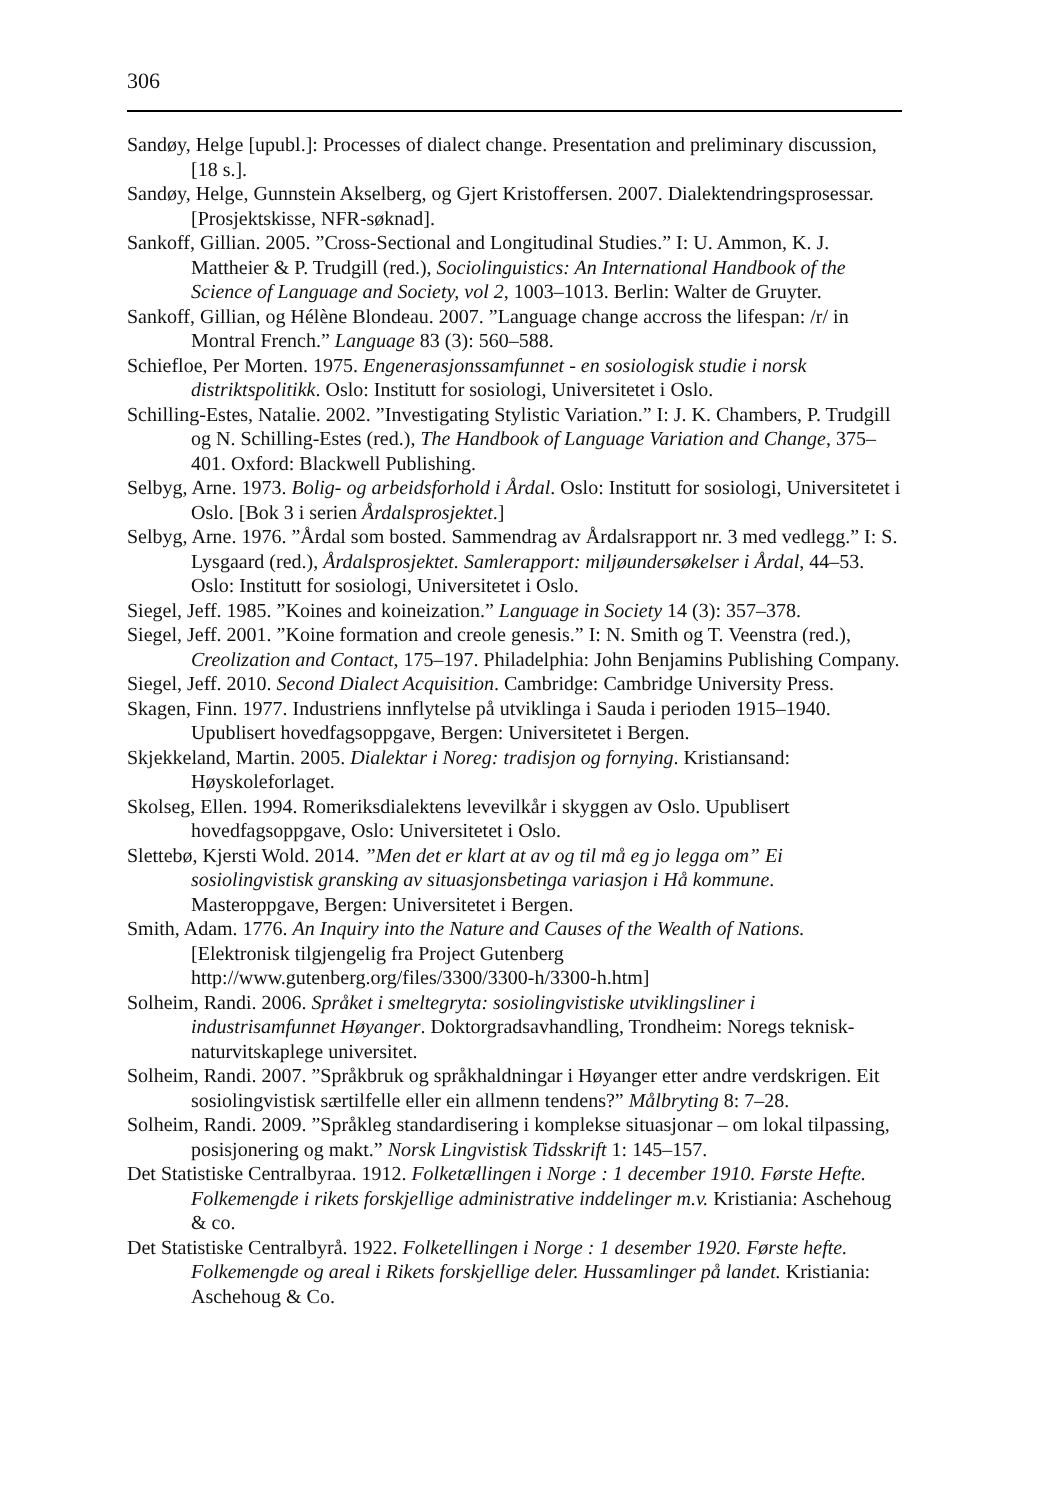306
Sandøy, Helge [upubl.]: Processes of dialect change. Presentation and preliminary discussion, [18 s.].
Sandøy, Helge, Gunnstein Akselberg, og Gjert Kristoffersen. 2007. Dialektendringsprosessar. [Prosjektskisse, NFR-søknad].
Sankoff, Gillian. 2005. ”Cross-Sectional and Longitudinal Studies.” I: U. Ammon, K. J. Mattheier & P. Trudgill (red.), Sociolinguistics: An International Handbook of the Science of Language and Society, vol 2, 1003–1013. Berlin: Walter de Gruyter.
Sankoff, Gillian, og Hélène Blondeau. 2007. ”Language change accross the lifespan: /r/ in Montral French.” Language 83 (3): 560–588.
Schiefloe, Per Morten. 1975. Engenerasjonssamfunnet - en sosiologisk studie i norsk distriktspolitikk. Oslo: Institutt for sosiologi, Universitetet i Oslo.
Schilling-Estes, Natalie. 2002. ”Investigating Stylistic Variation.” I: J. K. Chambers, P. Trudgill og N. Schilling-Estes (red.), The Handbook of Language Variation and Change, 375–401. Oxford: Blackwell Publishing.
Selbyg, Arne. 1973. Bolig- og arbeidsforhold i Årdal. Oslo: Institutt for sosiologi, Universitetet i Oslo. [Bok 3 i serien Årdalsprosjektet.]
Selbyg, Arne. 1976. ”Årdal som bosted. Sammendrag av Årdalsrapport nr. 3 med vedlegg.” I: S. Lysgaard (red.), Årdalsprosjektet. Samlerapport: miljøundersøkelser i Årdal, 44–53. Oslo: Institutt for sosiologi, Universitetet i Oslo.
Siegel, Jeff. 1985. ”Koines and koineization.” Language in Society 14 (3): 357–378.
Siegel, Jeff. 2001. ”Koine formation and creole genesis.” I: N. Smith og T. Veenstra (red.), Creolization and Contact, 175–197. Philadelphia: John Benjamins Publishing Company.
Siegel, Jeff. 2010. Second Dialect Acquisition. Cambridge: Cambridge University Press.
Skagen, Finn. 1977. Industriens innflytelse på utviklinga i Sauda i perioden 1915–1940. Upublisert hovedfagsoppgave, Bergen: Universitetet i Bergen.
Skjekkeland, Martin. 2005. Dialektar i Noreg: tradisjon og fornying. Kristiansand: Høyskoleforlaget.
Skolseg, Ellen. 1994. Romeriksdialektens levevilkår i skyggen av Oslo. Upublisert hovedfagsoppgave, Oslo: Universitetet i Oslo.
Slettebø, Kjersti Wold. 2014. ”Men det er klart at av og til må eg jo legga om” Ei sosiolingvistisk gransking av situasjonsbetinga variasjon i Hå kommune. Masteroppgave, Bergen: Universitetet i Bergen.
Smith, Adam. 1776. An Inquiry into the Nature and Causes of the Wealth of Nations. [Elektronisk tilgjengelig fra Project Gutenberg
http://www.gutenberg.org/files/3300/3300-h/3300-h.htm]
Solheim, Randi. 2006. Språket i smeltegryta: sosiolingvistiske utviklingsliner i industrisamfunnet Høyanger. Doktorgradsavhandling, Trondheim: Noregs teknisk-naturvitskaplege universitet.
Solheim, Randi. 2007. ”Språkbruk og språkhaldningar i Høyanger etter andre verdskrigen. Eit sosiolingvistisk særtilfelle eller ein allmenn tendens?” Målbryting 8: 7–28.
Solheim, Randi. 2009. ”Språkleg standardisering i komplekse situasjonar – om lokal tilpassing, posisjonering og makt.” Norsk Lingvistisk Tidsskrift 1: 145–157.
Det Statistiske Centralbyraa. 1912. Folketællingen i Norge : 1 december 1910. Første Hefte. Folkemengde i rikets forskjellige administrative inddelinger m.v. Kristiania: Aschehoug & co.
Det Statistiske Centralbyrå. 1922. Folketellingen i Norge : 1 desember 1920. Første hefte. Folkemengde og areal i Rikets forskjellige deler. Hussamlinger på landet. Kristiania: Aschehoug & Co.